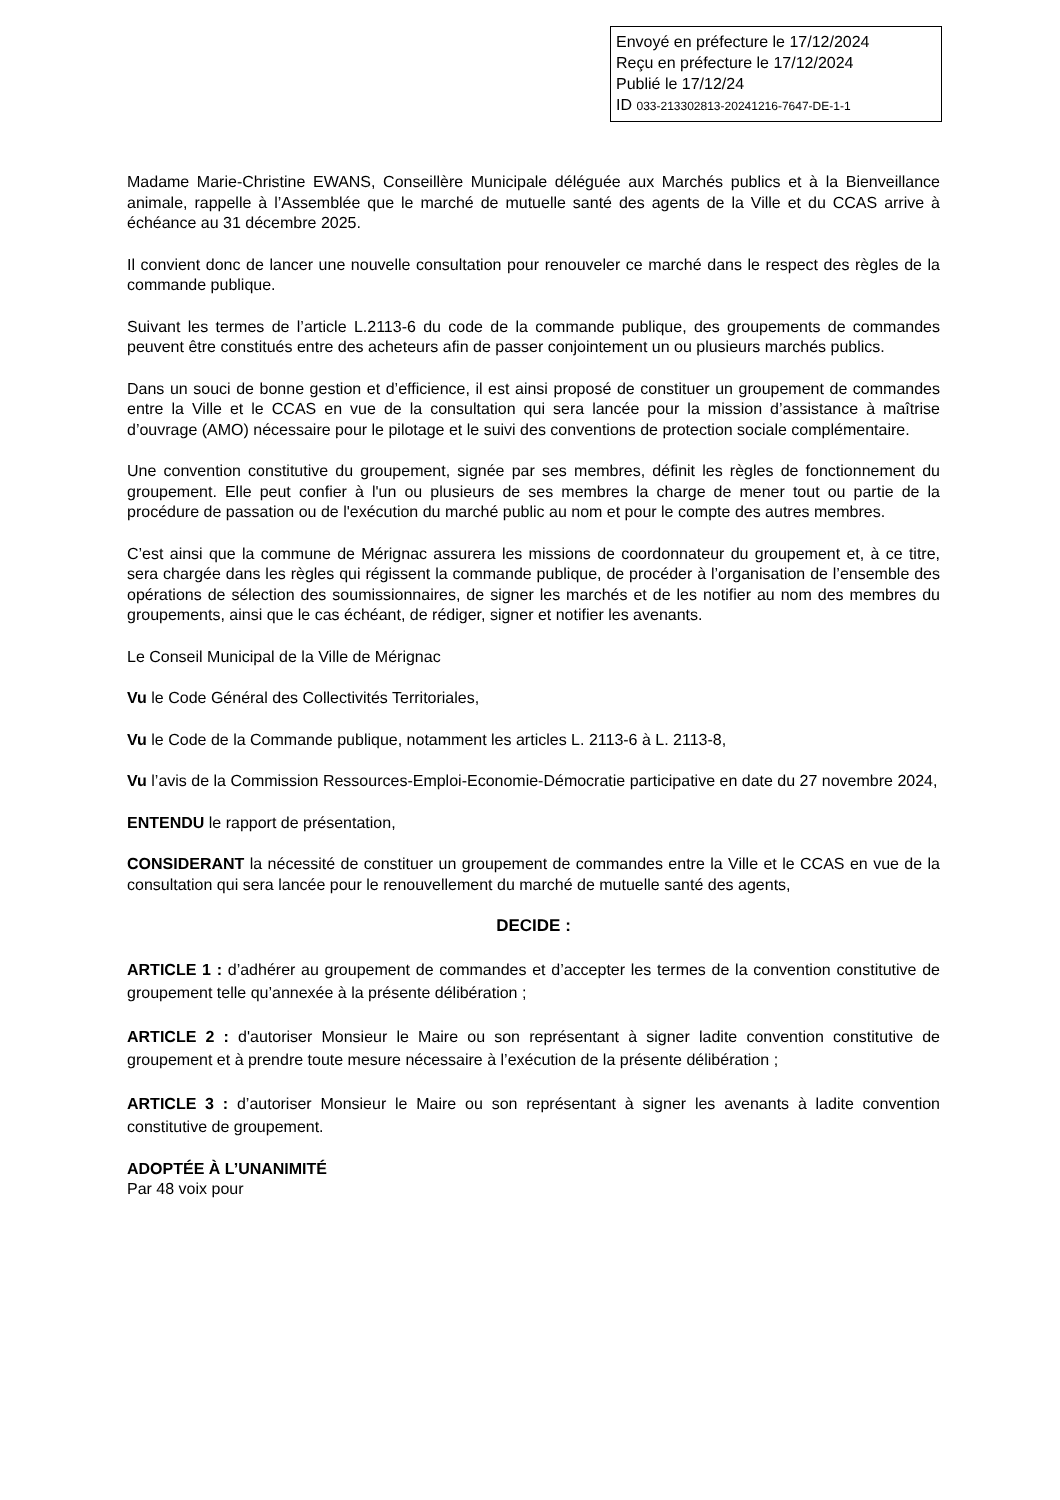Envoyé en préfecture le 17/12/2024
Reçu en préfecture le 17/12/2024
Publié le 17/12/24
ID 033-213302813-20241216-7647-DE-1-1
Madame Marie-Christine EWANS, Conseillère Municipale déléguée aux Marchés publics et à la Bienveillance animale, rappelle à l’Assemblée que le marché de mutuelle santé des agents de la Ville et du CCAS arrive à échéance au 31 décembre 2025.
Il convient donc de lancer une nouvelle consultation pour renouveler ce marché dans le respect des règles de la commande publique.
Suivant les termes de l’article L.2113-6 du code de la commande publique, des groupements de commandes peuvent être constitués entre des acheteurs afin de passer conjointement un ou plusieurs marchés publics.
Dans un souci de bonne gestion et d’efficience, il est ainsi proposé de constituer un groupement de commandes entre la Ville et le CCAS en vue de la consultation qui sera lancée pour la mission d’assistance à maîtrise d’ouvrage (AMO) nécessaire pour le pilotage et le suivi des conventions de protection sociale complémentaire.
Une convention constitutive du groupement, signée par ses membres, définit les règles de fonctionnement du groupement. Elle peut confier à l'un ou plusieurs de ses membres la charge de mener tout ou partie de la procédure de passation ou de l'exécution du marché public au nom et pour le compte des autres membres.
C’est ainsi que la commune de Mérignac assurera les missions de coordonnateur du groupement et, à ce titre, sera chargée dans les règles qui régissent la commande publique, de procéder à l’organisation de l’ensemble des opérations de sélection des soumissionnaires, de signer les marchés et de les notifier au nom des membres du groupements, ainsi que le cas échéant, de rédiger, signer et notifier les avenants.
Le Conseil Municipal de la Ville de Mérignac
Vu le Code Général des Collectivités Territoriales,
Vu le Code de la Commande publique, notamment les articles L. 2113-6 à L. 2113-8,
Vu l’avis de la Commission Ressources-Emploi-Economie-Démocratie participative en date du 27 novembre 2024,
ENTENDU le rapport de présentation,
CONSIDERANT la nécessité de constituer un groupement de commandes entre la Ville et le CCAS en vue de la consultation qui sera lancée pour le renouvellement du marché de mutuelle santé des agents,
DECIDE :
ARTICLE 1 : d’adhérer au groupement de commandes et d’accepter les termes de la convention constitutive de groupement telle qu’annexée à la présente délibération ;
ARTICLE 2 : d'autoriser Monsieur le Maire ou son représentant à signer ladite convention constitutive de groupement et à prendre toute mesure nécessaire à l’exécution de la présente délibération ;
ARTICLE 3 : d’autoriser Monsieur le Maire ou son représentant à signer les avenants à ladite convention constitutive de groupement.
ADOPTÉE À L’UNANIMITÉ
Par 48 voix pour